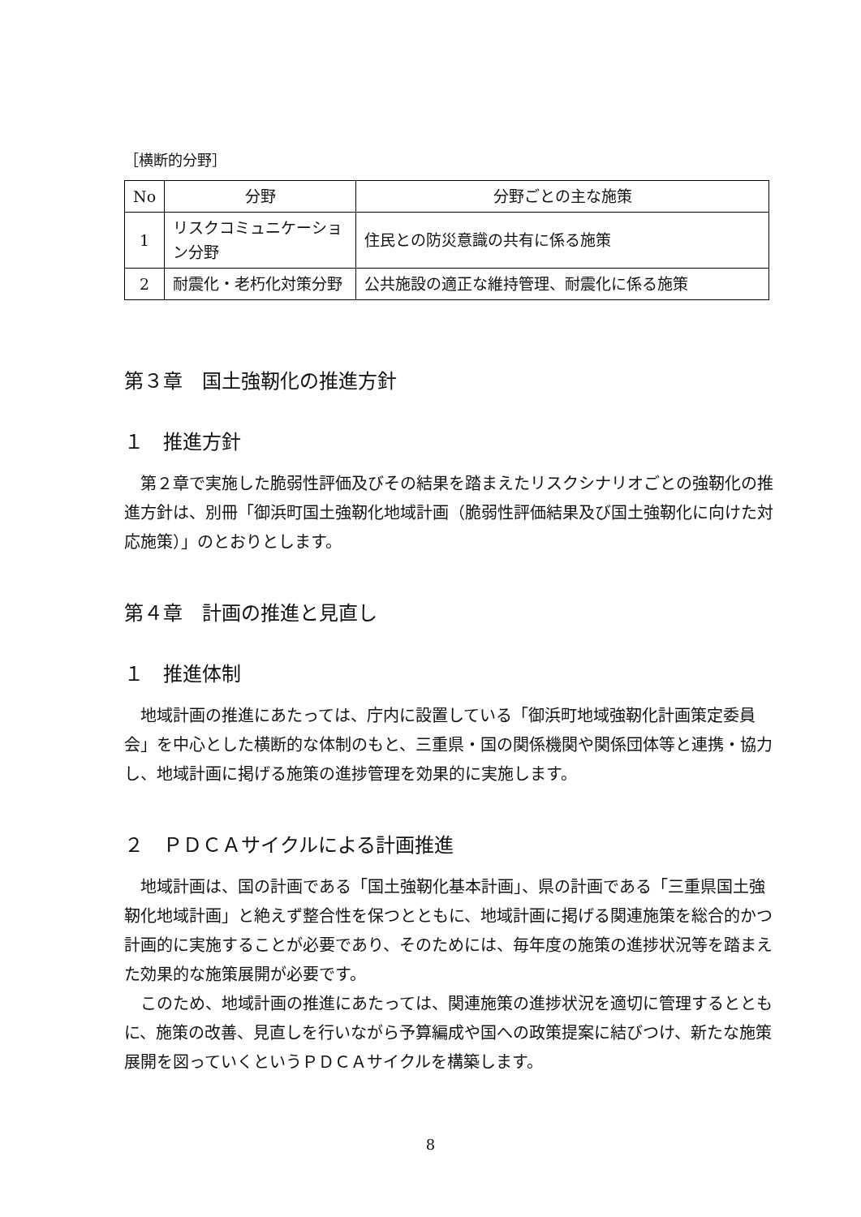［横断的分野］
| No | 分野 | 分野ごとの主な施策 |
| --- | --- | --- |
| 1 | リスクコミュニケーション分野 | 住民との防災意識の共有に係る施策 |
| 2 | 耐震化・老朽化対策分野 | 公共施設の適正な維持管理、耐震化に係る施策 |
第３章　国土強靭化の推進方針
１　推進方針
第２章で実施した脆弱性評価及びその結果を踏まえたリスクシナリオごとの強靭化の推進方針は、別冊「御浜町国土強靭化地域計画（脆弱性評価結果及び国土強靭化に向けた対応施策）」のとおりとします。
第４章　計画の推進と見直し
１　推進体制
地域計画の推進にあたっては、庁内に設置している「御浜町地域強靭化計画策定委員会」を中心とした横断的な体制のもと、三重県・国の関係機関や関係団体等と連携・協力し、地域計画に掲げる施策の進捗管理を効果的に実施します。
２　ＰＤＣＡサイクルによる計画推進
地域計画は、国の計画である「国土強靭化基本計画」、県の計画である「三重県国土強靭化地域計画」と絶えず整合性を保つとともに、地域計画に掲げる関連施策を総合的かつ計画的に実施することが必要であり、そのためには、毎年度の施策の進捗状況等を踏まえた効果的な施策展開が必要です。
このため、地域計画の推進にあたっては、関連施策の進捗状況を適切に管理するとともに、施策の改善、見直しを行いながら予算編成や国への政策提案に結びつけ、新たな施策展開を図っていくというＰＤＣＡサイクルを構築します。
8